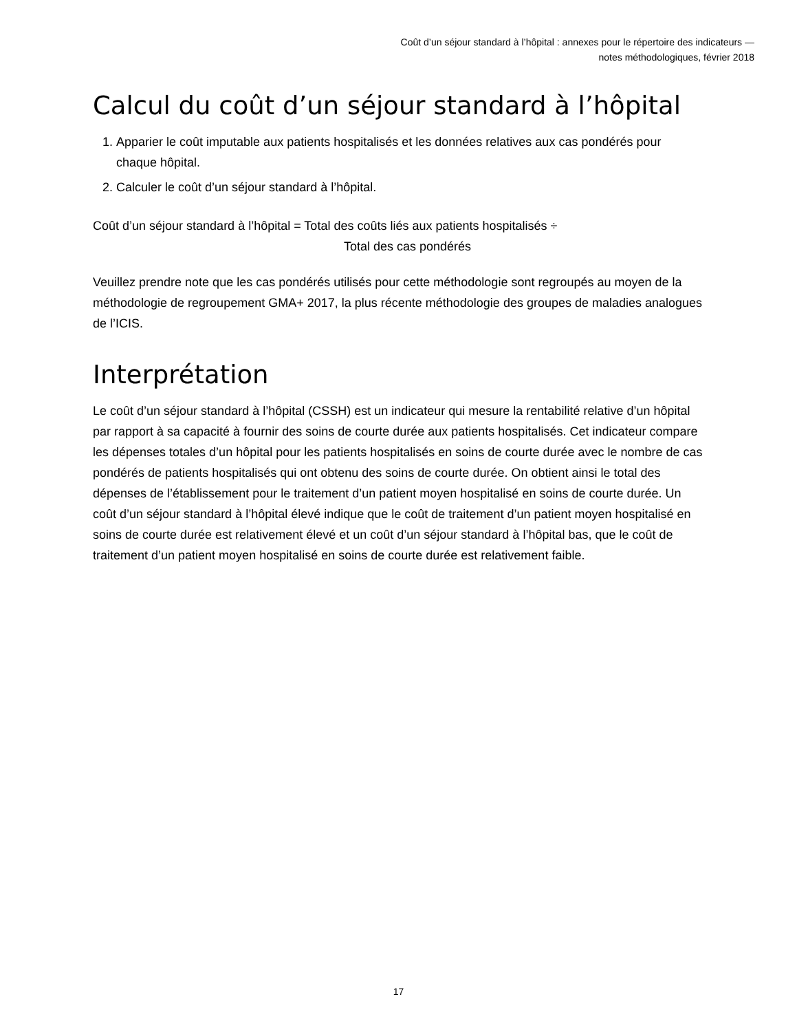Coût d’un séjour standard à l’hôpital : annexes pour le répertoire des indicateurs —
notes méthodologiques, février 2018
Calcul du coût d’un séjour standard à l’hôpital
1. Apparier le coût imputable aux patients hospitalisés et les données relatives aux cas pondérés pour chaque hôpital.
2. Calculer le coût d’un séjour standard à l’hôpital.
Coût d’un séjour standard à l’hôpital = Total des coûts liés aux patients hospitalisés ÷
Total des cas pondérés
Veuillez prendre note que les cas pondérés utilisés pour cette méthodologie sont regroupés au moyen de la méthodologie de regroupement GMA+ 2017, la plus récente méthodologie des groupes de maladies analogues de l’ICIS.
Interprétation
Le coût d’un séjour standard à l’hôpital (CSSH) est un indicateur qui mesure la rentabilité relative d’un hôpital par rapport à sa capacité à fournir des soins de courte durée aux patients hospitalisés. Cet indicateur compare les dépenses totales d’un hôpital pour les patients hospitalisés en soins de courte durée avec le nombre de cas pondérés de patients hospitalisés qui ont obtenu des soins de courte durée. On obtient ainsi le total des dépenses de l’établissement pour le traitement d’un patient moyen hospitalisé en soins de courte durée. Un coût d’un séjour standard à l’hôpital élevé indique que le coût de traitement d’un patient moyen hospitalisé en soins de courte durée est relativement élevé et un coût d’un séjour standard à l’hôpital bas, que le coût de traitement d’un patient moyen hospitalisé en soins de courte durée est relativement faible.
17